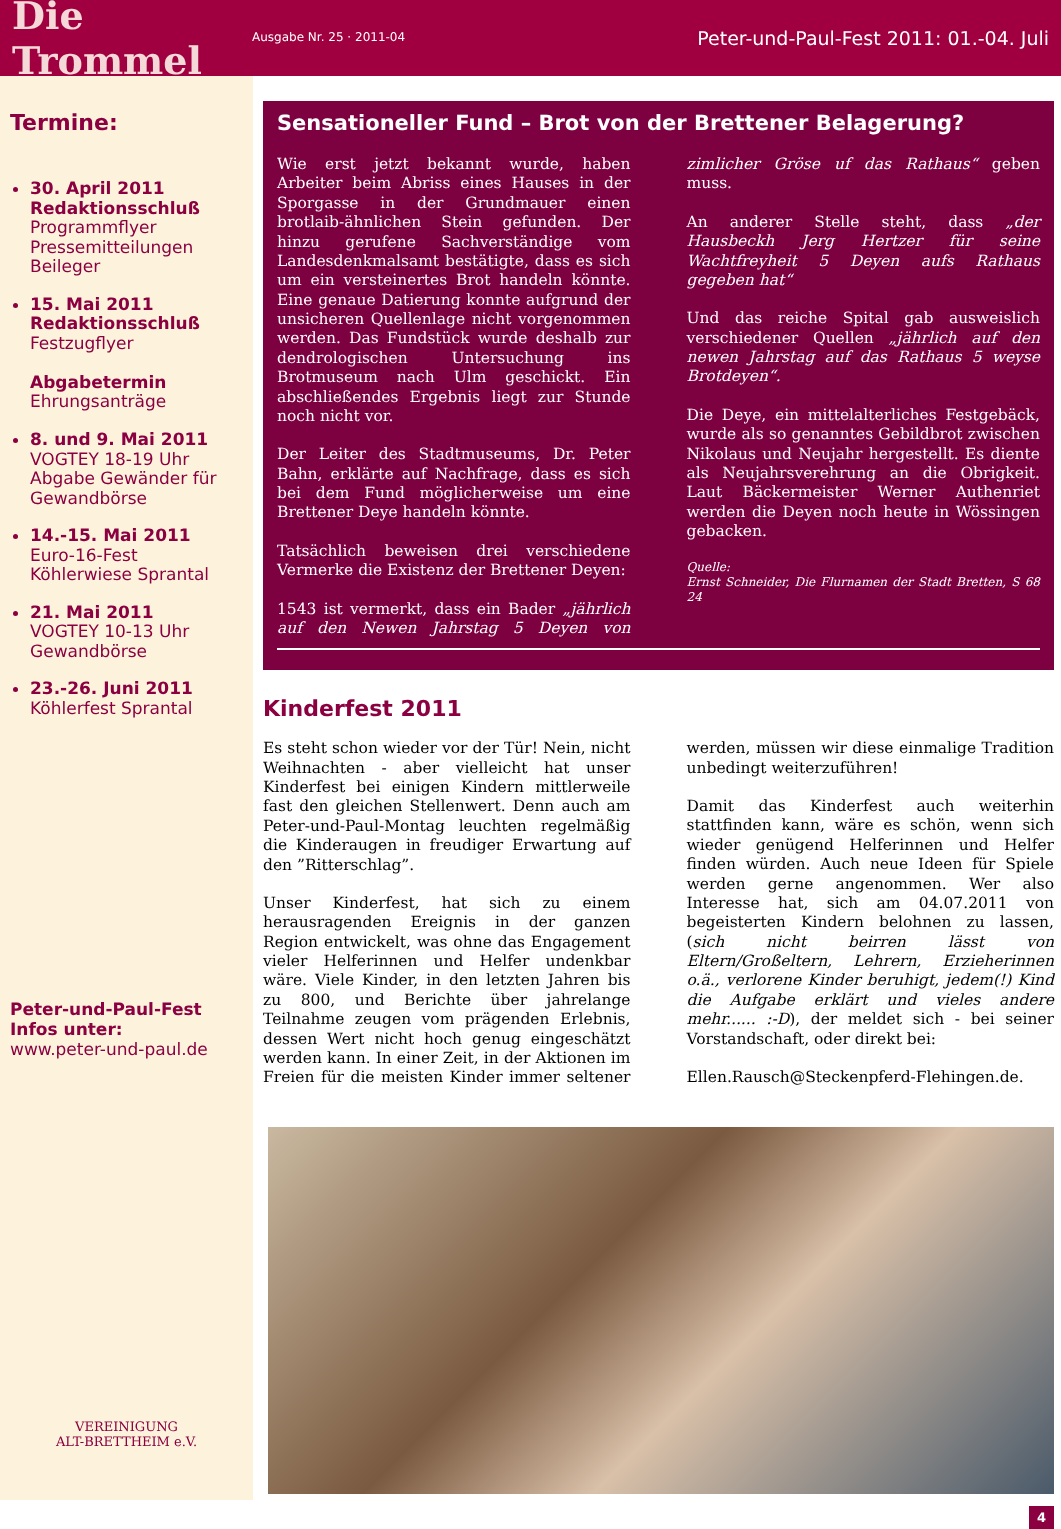Die Trommel
Ausgabe Nr. 25 · 2011-04
Peter-und-Paul-Fest 2011: 01.-04. Juli
Termine:
30. April 2011
Redaktionsschluß
Programmflyer
Pressemitteilungen
Beileger
15. Mai 2011
Redaktionsschluß
Festzugflyer
Abgabetermin
Ehrungsanträge
8. und 9. Mai 2011
VOGTEY 18-19 Uhr
Abgabe Gewänder für Gewandbörse
14.-15. Mai 2011
Euro-16-Fest
Köhlerwiese Sprantal
21. Mai 2011
VOGTEY 10-13 Uhr
Gewandbörse
23.-26. Juni 2011
Köhlerfest Sprantal
Peter-und-Paul-Fest
Infos unter:
www.peter-und-paul.de
VEREINIGUNG
ALT-BRETTHEIM e.V.
Sensationeller Fund – Brot von der Brettener Belagerung?
Wie erst jetzt bekannt wurde, haben Arbeiter beim Abriss eines Hauses in der Sporgasse in der Grundmauer einen brotlaib-ähnlichen Stein gefunden. Der hinzu gerufene Sachverständige vom Landesdenkmalsamt bestätigte, dass es sich um ein versteinertes Brot handeln könnte. Eine genaue Datierung konnte aufgrund der unsicheren Quellenlage nicht vorgenommen werden. Das Fundstück wurde deshalb zur dendrologischen Untersuchung ins Brotmuseum nach Ulm geschickt. Ein abschließendes Ergebnis liegt zur Stunde noch nicht vor.
Der Leiter des Stadtmuseums, Dr. Peter Bahn, erklärte auf Nachfrage, dass es sich bei dem Fund möglicherweise um eine Brettener Deye handeln könnte.
Tatsächlich beweisen drei verschiedene Vermerke die Existenz der Brettener Deyen:
1543 ist vermerkt, dass ein Bader „jährlich auf den Newen Jahrstag 5 Deyen von zimlicher Gröse uf das Rathaus“ geben muss.
An anderer Stelle steht, dass „der Hausbeckh Jerg Hertzer für seine Wachtfreyheit 5 Deyen aufs Rathaus gegeben hat“
Und das reiche Spital gab ausweislich verschiedener Quellen „jährlich auf den newen Jahrstag auf das Rathaus 5 weyse Brotdeyen“.
Die Deye, ein mittelalterliches Festgebäck, wurde als so genanntes Gebildbrot zwischen Nikolaus und Neujahr hergestellt. Es diente als Neujahrsverehrung an die Obrigkeit. Laut Bäckermeister Werner Authenriet werden die Deyen noch heute in Wössingen gebacken.
Quelle:
Ernst Schneider, Die Flurnamen der Stadt Bretten, S 68 24
Kinderfest 2011
Es steht schon wieder vor der Tür! Nein, nicht Weihnachten - aber vielleicht hat unser Kinderfest bei einigen Kindern mittlerweile fast den gleichen Stellenwert. Denn auch am Peter-und-Paul-Montag leuchten regelmäßig die Kinderaugen in freudiger Erwartung auf den ”Ritterschlag”.
Unser Kinderfest, hat sich zu einem herausragenden Ereignis in der ganzen Region entwickelt, was ohne das Engagement vieler Helferinnen und Helfer undenkbar wäre. Viele Kinder, in den letzten Jahren bis zu 800, und Berichte über jahrelange Teilnahme zeugen vom prägenden Erlebnis, dessen Wert nicht hoch genug eingeschätzt werden kann. In einer Zeit, in der Aktionen im Freien für die meisten Kinder immer seltener werden, müssen wir diese einmalige Tradition unbedingt weiterzuführen!
Damit das Kinderfest auch weiterhin stattfinden kann, wäre es schön, wenn sich wieder genügend Helferinnen und Helfer finden würden. Auch neue Ideen für Spiele werden gerne angenommen. Wer also Interesse hat, sich am 04.07.2011 von begeisterten Kindern belohnen zu lassen, (sich nicht beirren lässt von Eltern/Großeltern, Lehrern, Erzieherinnen o.ä., verlorene Kinder beruhigt, jedem(!) Kind die Aufgabe erklärt und vieles andere mehr...... :-D), der meldet sich - bei seiner Vorstandschaft, oder direkt bei:
Ellen.Rausch@Steckenpferd-Flehingen.de.
4